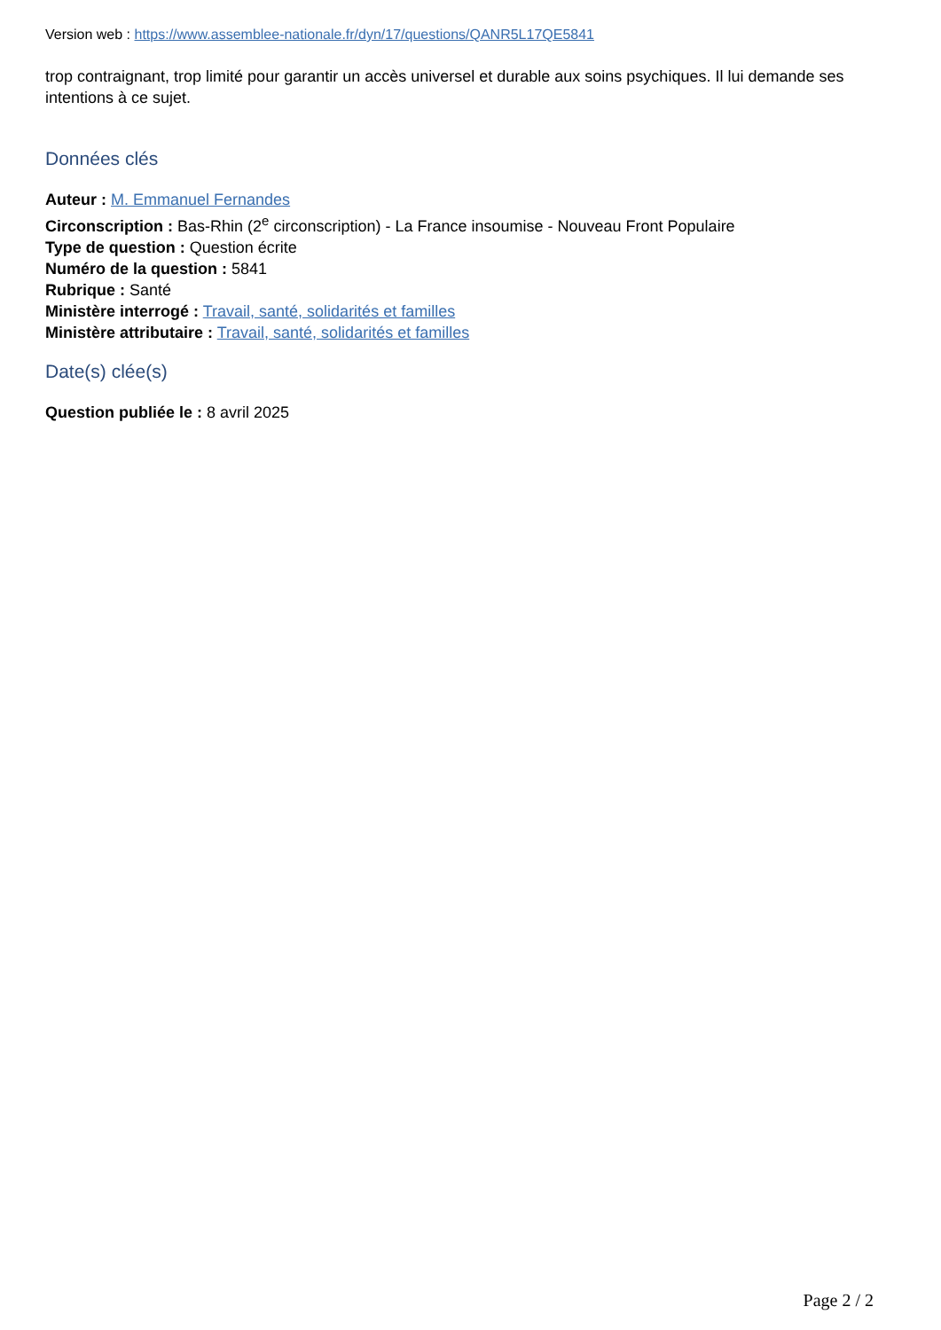Version web : https://www.assemblee-nationale.fr/dyn/17/questions/QANR5L17QE5841
trop contraignant, trop limité pour garantir un accès universel et durable aux soins psychiques. Il lui demande ses intentions à ce sujet.
Données clés
Auteur : M. Emmanuel Fernandes
Circonscription : Bas-Rhin (2<sup>e</sup> circonscription) - La France insoumise - Nouveau Front Populaire
Type de question : Question écrite
Numéro de la question : 5841
Rubrique : Santé
Ministère interrogé : Travail, santé, solidarités et familles
Ministère attributaire : Travail, santé, solidarités et familles
Date(s) clée(s)
Question publiée le : 8 avril 2025
Page 2 / 2